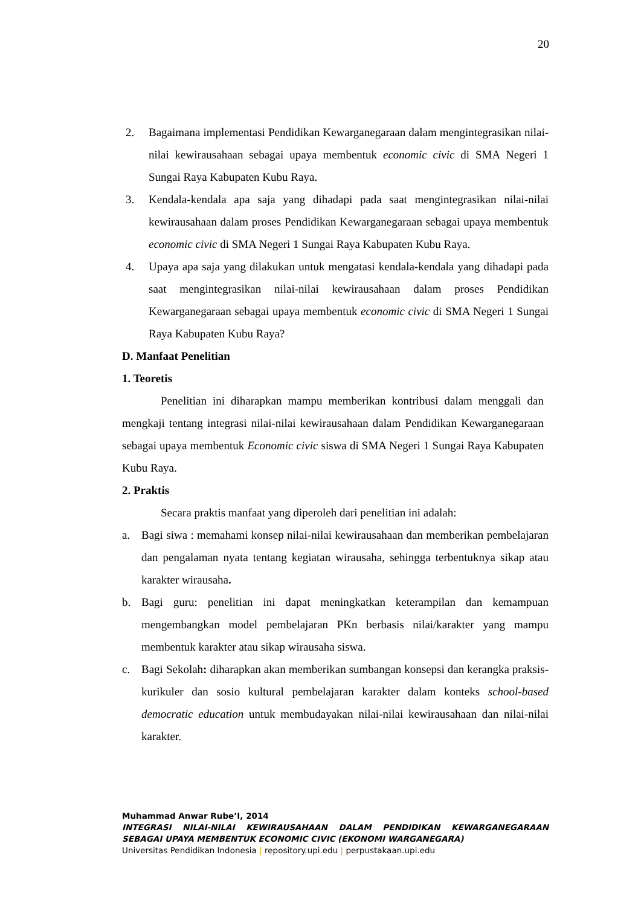20
2. Bagaimana implementasi Pendidikan Kewarganegaraan dalam mengintegrasikan nilai-nilai kewirausahaan sebagai upaya membentuk economic civic di SMA Negeri 1 Sungai Raya Kabupaten Kubu Raya.
3. Kendala-kendala apa saja yang dihadapi pada saat mengintegrasikan nilai-nilai kewirausahaan dalam proses Pendidikan Kewarganegaraan sebagai upaya membentuk economic civic di SMA Negeri 1 Sungai Raya Kabupaten Kubu Raya.
4. Upaya apa saja yang dilakukan untuk mengatasi kendala-kendala yang dihadapi pada saat mengintegrasikan nilai-nilai kewirausahaan dalam proses Pendidikan Kewarganegaraan sebagai upaya membentuk economic civic di SMA Negeri 1 Sungai Raya Kabupaten Kubu Raya?
D. Manfaat Penelitian
1. Teoretis
Penelitian ini diharapkan mampu memberikan kontribusi dalam menggali dan mengkaji tentang integrasi nilai-nilai kewirausahaan dalam Pendidikan Kewarganegaraan sebagai upaya membentuk Economic civic siswa di SMA Negeri 1 Sungai Raya Kabupaten Kubu Raya.
2. Praktis
Secara praktis manfaat yang diperoleh dari penelitian ini adalah:
a. Bagi siwa : memahami konsep nilai-nilai kewirausahaan dan memberikan pembelajaran dan pengalaman nyata tentang kegiatan wirausaha, sehingga terbentuknya sikap atau karakter wirausaha.
b. Bagi guru: penelitian ini dapat meningkatkan keterampilan dan kemampuan mengembangkan model pembelajaran PKn berbasis nilai/karakter yang mampu membentuk karakter atau sikap wirausaha siswa.
c. Bagi Sekolah: diharapkan akan memberikan sumbangan konsepsi dan kerangka praksis-kurikuler dan sosio kultural pembelajaran karakter dalam konteks school-based democratic education untuk membudayakan nilai-nilai kewirausahaan dan nilai-nilai karakter.
Muhammad Anwar Rube’I, 2014
INTEGRASI NILAI-NILAI KEWIRAUSAHAAN DALAM PENDIDIKAN KEWARGANEGARAAN SEBAGAI UPAYA MEMBENTUK ECONOMIC CIVIC (EKONOMI WARGANEGARA)
Universitas Pendidikan Indonesia | repository.upi.edu | perpustakaan.upi.edu